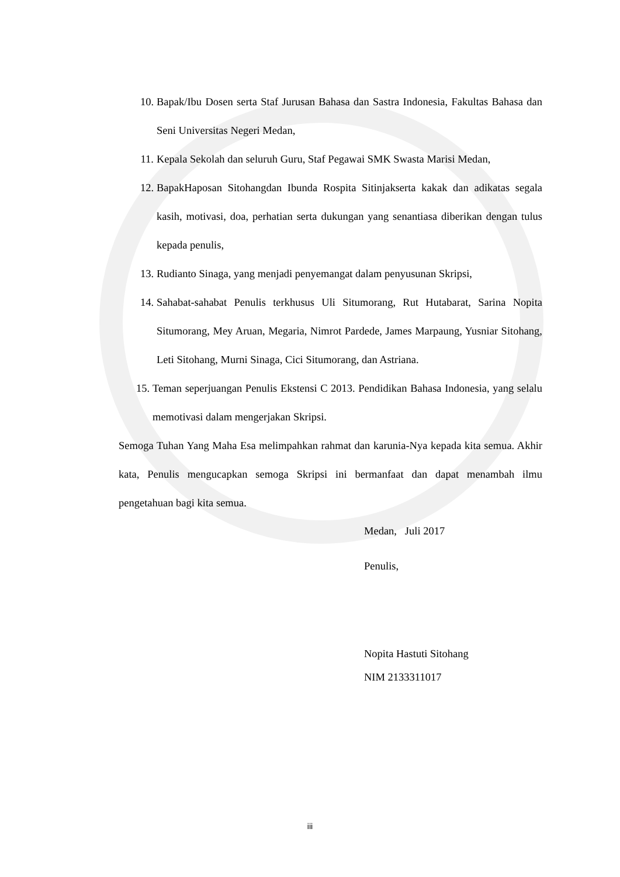10. Bapak/Ibu Dosen serta Staf Jurusan Bahasa dan Sastra Indonesia, Fakultas Bahasa dan Seni Universitas Negeri Medan,
11. Kepala Sekolah dan seluruh Guru, Staf Pegawai SMK Swasta Marisi Medan,
12. BapakHaposan Sitohangdan Ibunda Rospita Sitinjakserta kakak dan adikatas segala kasih, motivasi, doa, perhatian serta dukungan yang senantiasa diberikan dengan tulus kepada penulis,
13. Rudianto Sinaga, yang menjadi penyemangat dalam penyusunan Skripsi,
14. Sahabat-sahabat Penulis terkhusus Uli Situmorang, Rut Hutabarat, Sarina Nopita Situmorang, Mey Aruan, Megaria, Nimrot Pardede, James Marpaung, Yusniar Sitohang, Leti Sitohang, Murni Sinaga, Cici Situmorang, dan Astriana.
15. Teman seperjuangan Penulis Ekstensi C 2013. Pendidikan Bahasa Indonesia, yang selalu memotivasi dalam mengerjakan Skripsi.
Semoga Tuhan Yang Maha Esa melimpahkan rahmat dan karunia-Nya kepada kita semua. Akhir kata, Penulis mengucapkan semoga Skripsi ini bermanfaat dan dapat menambah ilmu pengetahuan bagi kita semua.
Medan, Juli 2017
Penulis,
Nopita Hastuti Sitohang
NIM 2133311017
iii